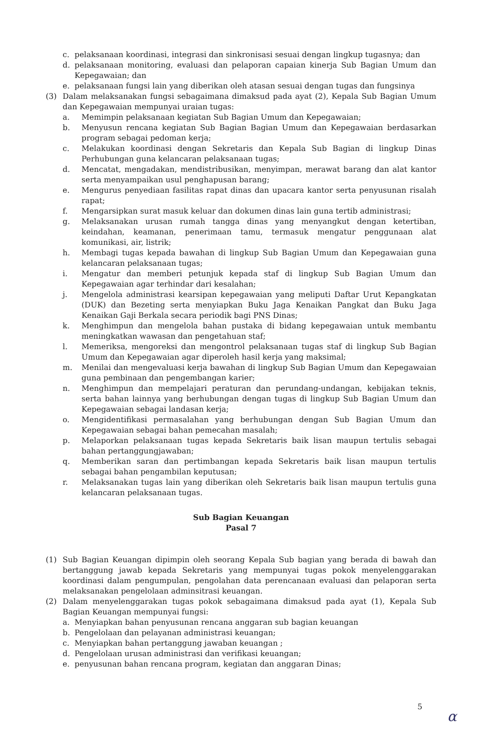c. pelaksanaan koordinasi, integrasi dan sinkronisasi sesuai dengan lingkup tugasnya; dan
d. pelaksanaan monitoring, evaluasi dan pelaporan capaian kinerja Sub Bagian Umum dan Kepegawaian; dan
e. pelaksanaan fungsi lain yang diberikan oleh atasan sesuai dengan tugas dan fungsinya
(3) Dalam melaksanakan fungsi sebagaimana dimaksud pada ayat (2), Kepala Sub Bagian Umum dan Kepegawaian mempunyai uraian tugas:
a. Memimpin pelaksanaan kegiatan Sub Bagian Umum dan Kepegawaian;
b. Menyusun rencana kegiatan Sub Bagian Bagian Umum dan Kepegawaian berdasarkan program sebagai pedoman kerja;
c. Melakukan koordinasi dengan Sekretaris dan Kepala Sub Bagian di lingkup Dinas Perhubungan guna kelancaran pelaksanaan tugas;
d. Mencatat, mengadakan, mendistribusikan, menyimpan, merawat barang dan alat kantor serta menyampaikan usul penghapusan barang;
e. Mengurus penyediaan fasilitas rapat dinas dan upacara kantor serta penyusunan risalah rapat;
f. Mengarsipkan surat masuk keluar dan dokumen dinas lain guna tertib administrasi;
g. Melaksanakan urusan rumah tangga dinas yang menyangkut dengan ketertiban, keindahan, keamanan, penerimaan tamu, termasuk mengatur penggunaan alat komunikasi, air, listrik;
h. Membagi tugas kepada bawahan di lingkup Sub Bagian Umum dan Kepegawaian guna kelancaran pelaksanaan tugas;
i. Mengatur dan memberi petunjuk kepada staf di lingkup Sub Bagian Umum dan Kepegawaian agar terhindar dari kesalahan;
j. Mengelola administrasi kearsipan kepegawaian yang meliputi Daftar Urut Kepangkatan (DUK) dan Bezeting serta menyiapkan Buku Jaga Kenaikan Pangkat dan Buku Jaga Kenaikan Gaji Berkala secara periodik bagi PNS Dinas;
k. Menghimpun dan mengelola bahan pustaka di bidang kepegawaian untuk membantu meningkatkan wawasan dan pengetahuan staf;
l. Memeriksa, mengoreksi dan mengontrol pelaksanaan tugas staf di lingkup Sub Bagian Umum dan Kepegawaian agar diperoleh hasil kerja yang maksimal;
m. Menilai dan mengevaluasi kerja bawahan di lingkup Sub Bagian Umum dan Kepegawaian guna pembinaan dan pengembangan karier;
n. Menghimpun dan mempelajari peraturan dan perundang-undangan, kebijakan teknis, serta bahan lainnya yang berhubungan dengan tugas di lingkup Sub Bagian Umum dan Kepegawaian sebagai landasan kerja;
o. Mengidentifikasi permasalahan yang berhubungan dengan Sub Bagian Umum dan Kepegawaian sebagai bahan pemecahan masalah;
p. Melaporkan pelaksanaan tugas kepada Sekretaris baik lisan maupun tertulis sebagai bahan pertanggungjawaban;
q. Memberikan saran dan pertimbangan kepada Sekretaris baik lisan maupun tertulis sebagai bahan pengambilan keputusan;
r. Melaksanakan tugas lain yang diberikan oleh Sekretaris baik lisan maupun tertulis guna kelancaran pelaksanaan tugas.
Sub Bagian Keuangan
Pasal 7
(1) Sub Bagian Keuangan dipimpin oleh seorang Kepala Sub bagian yang berada di bawah dan bertanggung jawab kepada Sekretaris yang mempunyai tugas pokok menyelenggarakan koordinasi dalam pengumpulan, pengolahan data perencanaan evaluasi dan pelaporan serta melaksanakan pengelolaan adminsitrasi keuangan.
(2) Dalam menyelenggarakan tugas pokok sebagaimana dimaksud pada ayat (1), Kepala Sub Bagian Keuangan mempunyai fungsi:
a. Menyiapkan bahan penyusunan rencana anggaran sub bagian keuangan
b. Pengelolaan dan pelayanan administrasi keuangan;
c. Menyiapkan bahan pertanggung jawaban keuangan ;
d. Pengelolaan urusan administrasi dan verifikasi keuangan;
e. penyusunan bahan rencana program, kegiatan dan anggaran Dinas;
5
α